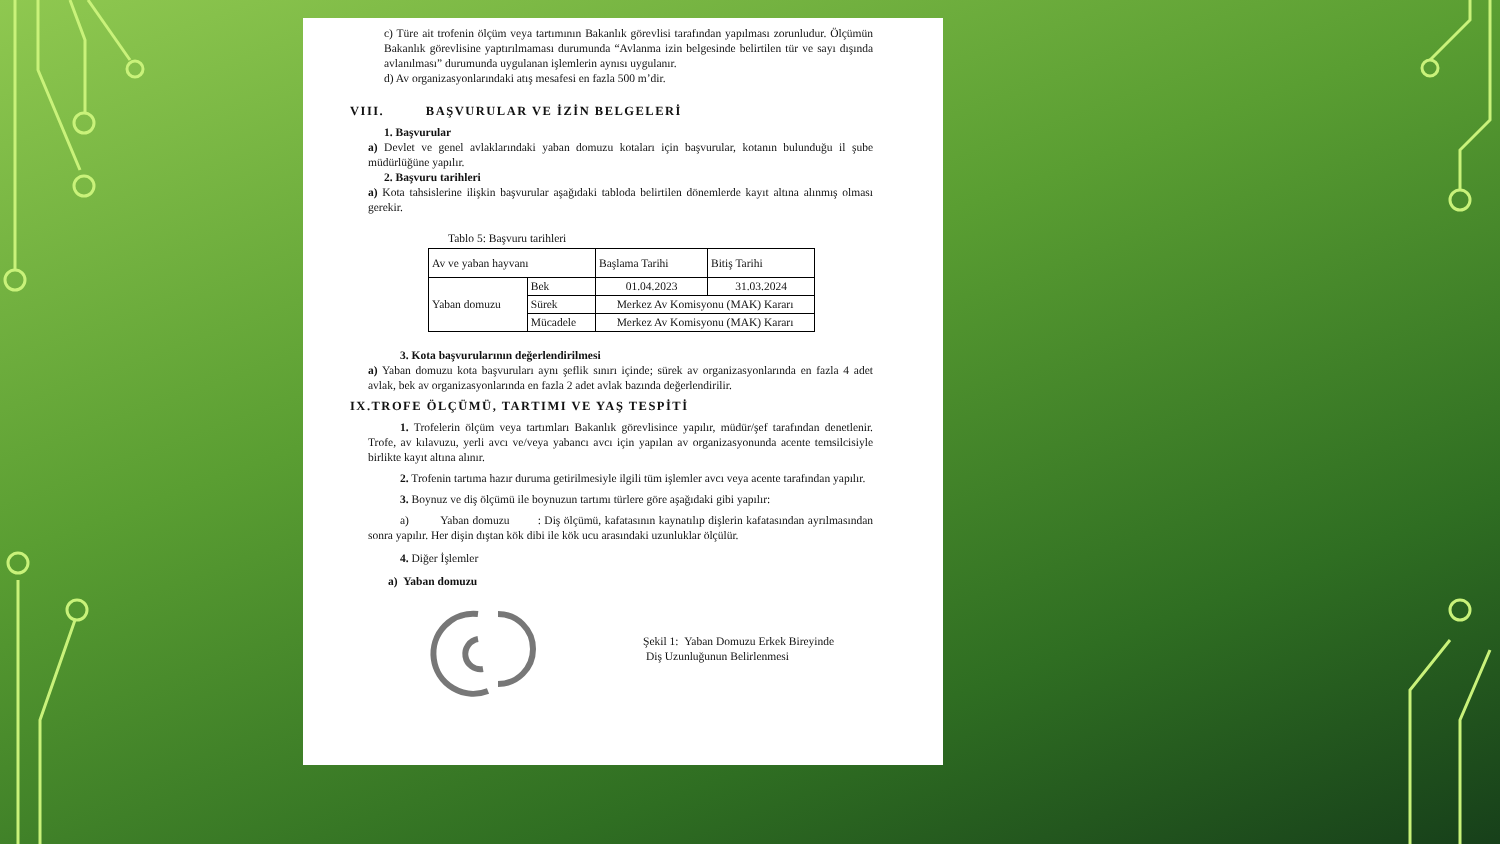c) Türe ait trofenin ölçüm veya tartımının Bakanlık görevlisi tarafından yapılması zorunludur. Ölçümün Bakanlık görevlisine yaptırılmaması durumunda “Avlanma izin belgesinde belirtilen tür ve sayı dışında avlanılması” durumunda uygulanan işlemlerin aynısı uygulanır.
d) Av organizasyonlarındaki atış mesafesi en fazla 500 m’dir.
VIII. BAŞVURULAR VE İZİN BELGELERİ
1. Başvurular
a) Devlet ve genel avlaklarındaki yaban domuzu kotaları için başvurular, kotanın bulunduğu il şube müdürlüğüne yapılır.
2. Başvuru tarihleri
a) Kota tahsislerine ilişkin başvurular aşağıdaki tabloda belirtilen dönemlerde kayıt altına alınmış olması gerekir.
Tablo 5: Başvuru tarihleri
| Av ve yaban hayvanı | | Başlama Tarihi | Bitiş Tarihi |
| Yaban domuzu | Bek | 01.04.2023 | 31.03.2024 |
| | Sürek | Merkez Av Komisyonu (MAK) Kararı | |
| | Mücadele | Merkez Av Komisyonu (MAK) Kararı | |
3. Kota başvurularının değerlendirilmesi
a) Yaban domuzu kota başvuruları aynı şeflik sınırı içinde; sürek av organizasyonlarında en fazla 4 adet avlak, bek av organizasyonlarında en fazla 2 adet avlak bazında değerlendirilir.
IX.TROFE ÖLÇÜMÜ, TARTIMI VE YAŞ TESPİTİ
1. Trofelerin ölçüm veya tartımları Bakanlık görevlisince yapılır, müdür/şef tarafından denetlenir. Trofe, av kılavuzu, yerli avcı ve/veya yabancı avcı için yapılan av organizasyonunda acente temsilcisiyle birlikte kayıt altına alınır.
2. Trofenin tartıma hazır duruma getirilmesiyle ilgili tüm işlemler avcı veya acente tarafından yapılır.
3. Boynuz ve diş ölçümü ile boynuzun tartımı türlere göre aşağıdaki gibi yapılır:
a) Yaban domuzu : Diş ölçümü, kafatasının kaynatılıp dişlerin kafatasından ayrılmasından sonra yapılır. Her dişin dıştan kök dibi ile kök ucu arasındaki uzunluklar ölçülür.
4. Diğer İşlemler
a) Yaban domuzu
Şekil 1: Yaban Domuzu Erkek Bireyinde
Diş Uzunluğunun Belirlenmesi